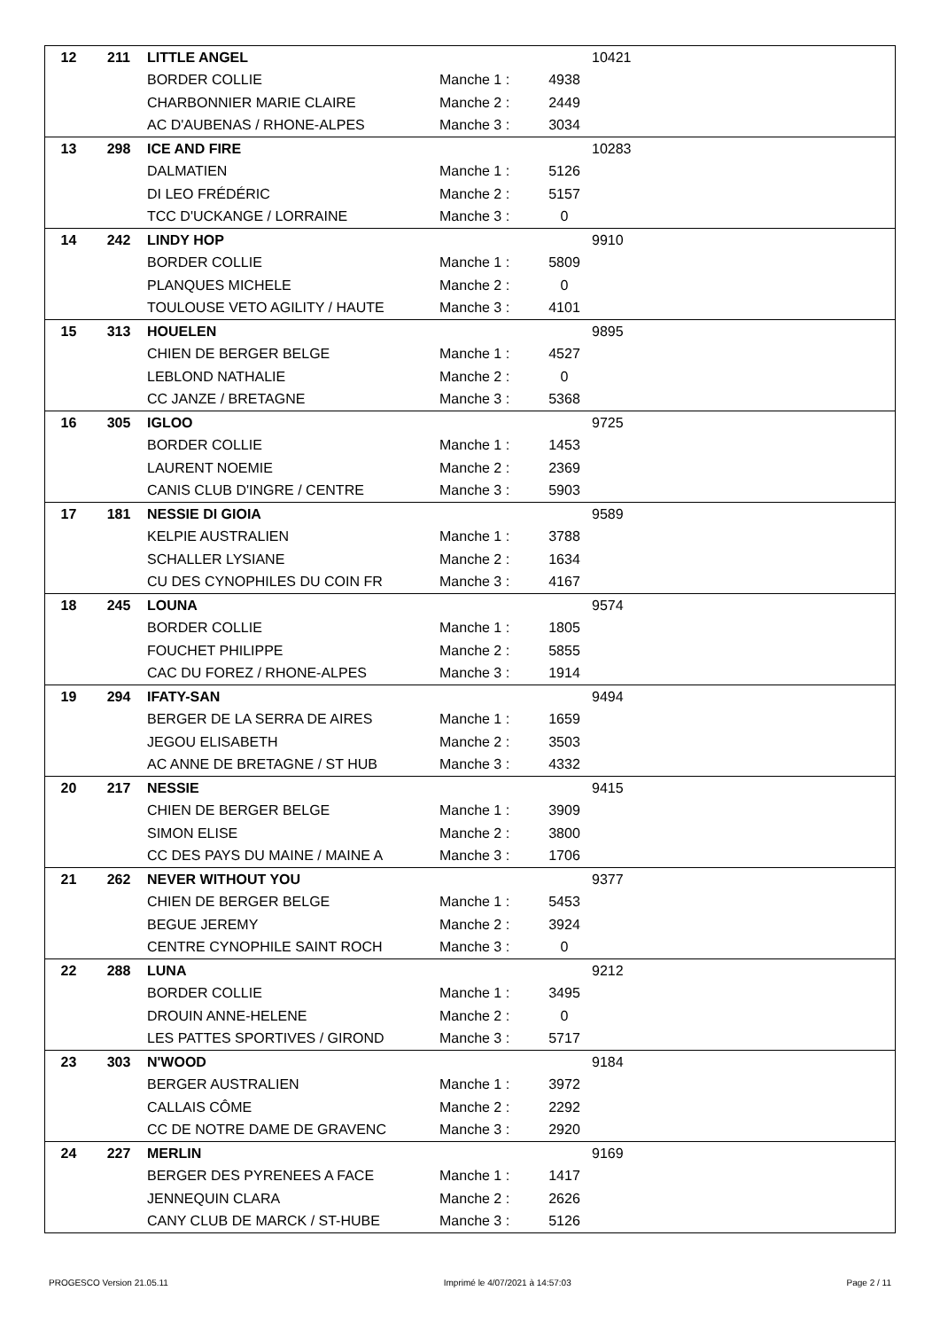| 12 | 211 | LITTLE ANGEL | | | 10421 |
| | | BORDER COLLIE | Manche 1 : | 4938 | |
| | | CHARBONNIER MARIE CLAIRE | Manche 2 : | 2449 | |
| | | AC D'AUBENAS / RHONE-ALPES | Manche 3 : | 3034 | |
| 13 | 298 | ICE AND FIRE | | | 10283 |
| | | DALMATIEN | Manche 1 : | 5126 | |
| | | DI LEO FRÉDÉRIC | Manche 2 : | 5157 | |
| | | TCC D'UCKANGE / LORRAINE | Manche 3 : | 0 | |
| 14 | 242 | LINDY HOP | | | 9910 |
| | | BORDER COLLIE | Manche 1 : | 5809 | |
| | | PLANQUES MICHELE | Manche 2 : | 0 | |
| | | TOULOUSE VETO AGILITY / HAUTE | Manche 3 : | 4101 | |
| 15 | 313 | HOUELEN | | | 9895 |
| | | CHIEN DE BERGER BELGE | Manche 1 : | 4527 | |
| | | LEBLOND NATHALIE | Manche 2 : | 0 | |
| | | CC JANZE / BRETAGNE | Manche 3 : | 5368 | |
| 16 | 305 | IGLOO | | | 9725 |
| | | BORDER COLLIE | Manche 1 : | 1453 | |
| | | LAURENT NOEMIE | Manche 2 : | 2369 | |
| | | CANIS CLUB D'INGRE / CENTRE | Manche 3 : | 5903 | |
| 17 | 181 | NESSIE DI GIOIA | | | 9589 |
| | | KELPIE AUSTRALIEN | Manche 1 : | 3788 | |
| | | SCHALLER LYSIANE | Manche 2 : | 1634 | |
| | | CU DES CYNOPHILES DU COIN FR | Manche 3 : | 4167 | |
| 18 | 245 | LOUNA | | | 9574 |
| | | BORDER COLLIE | Manche 1 : | 1805 | |
| | | FOUCHET PHILIPPE | Manche 2 : | 5855 | |
| | | CAC DU FOREZ / RHONE-ALPES | Manche 3 : | 1914 | |
| 19 | 294 | IFATY-SAN | | | 9494 |
| | | BERGER DE LA SERRA DE AIRES | Manche 1 : | 1659 | |
| | | JEGOU ELISABETH | Manche 2 : | 3503 | |
| | | AC ANNE DE BRETAGNE / ST HUB | Manche 3 : | 4332 | |
| 20 | 217 | NESSIE | | | 9415 |
| | | CHIEN DE BERGER BELGE | Manche 1 : | 3909 | |
| | | SIMON ELISE | Manche 2 : | 3800 | |
| | | CC DES PAYS DU MAINE / MAINE A | Manche 3 : | 1706 | |
| 21 | 262 | NEVER WITHOUT YOU | | | 9377 |
| | | CHIEN DE BERGER BELGE | Manche 1 : | 5453 | |
| | | BEGUE JEREMY | Manche 2 : | 3924 | |
| | | CENTRE CYNOPHILE SAINT ROCH | Manche 3 : | 0 | |
| 22 | 288 | LUNA | | | 9212 |
| | | BORDER COLLIE | Manche 1 : | 3495 | |
| | | DROUIN ANNE-HELENE | Manche 2 : | 0 | |
| | | LES PATTES SPORTIVES / GIROND | Manche 3 : | 5717 | |
| 23 | 303 | N'WOOD | | | 9184 |
| | | BERGER AUSTRALIEN | Manche 1 : | 3972 | |
| | | CALLAIS CÔME | Manche 2 : | 2292 | |
| | | CC DE NOTRE DAME DE GRAVENC | Manche 3 : | 2920 | |
| 24 | 227 | MERLIN | | | 9169 |
| | | BERGER DES PYRENEES A FACE | Manche 1 : | 1417 | |
| | | JENNEQUIN CLARA | Manche 2 : | 2626 | |
| | | CANY CLUB DE MARCK / ST-HUBE | Manche 3 : | 5126 | |
PROGESCO Version 21.05.11 Imprimé le 4/07/2021 à 14:57:03 Page 2 / 11